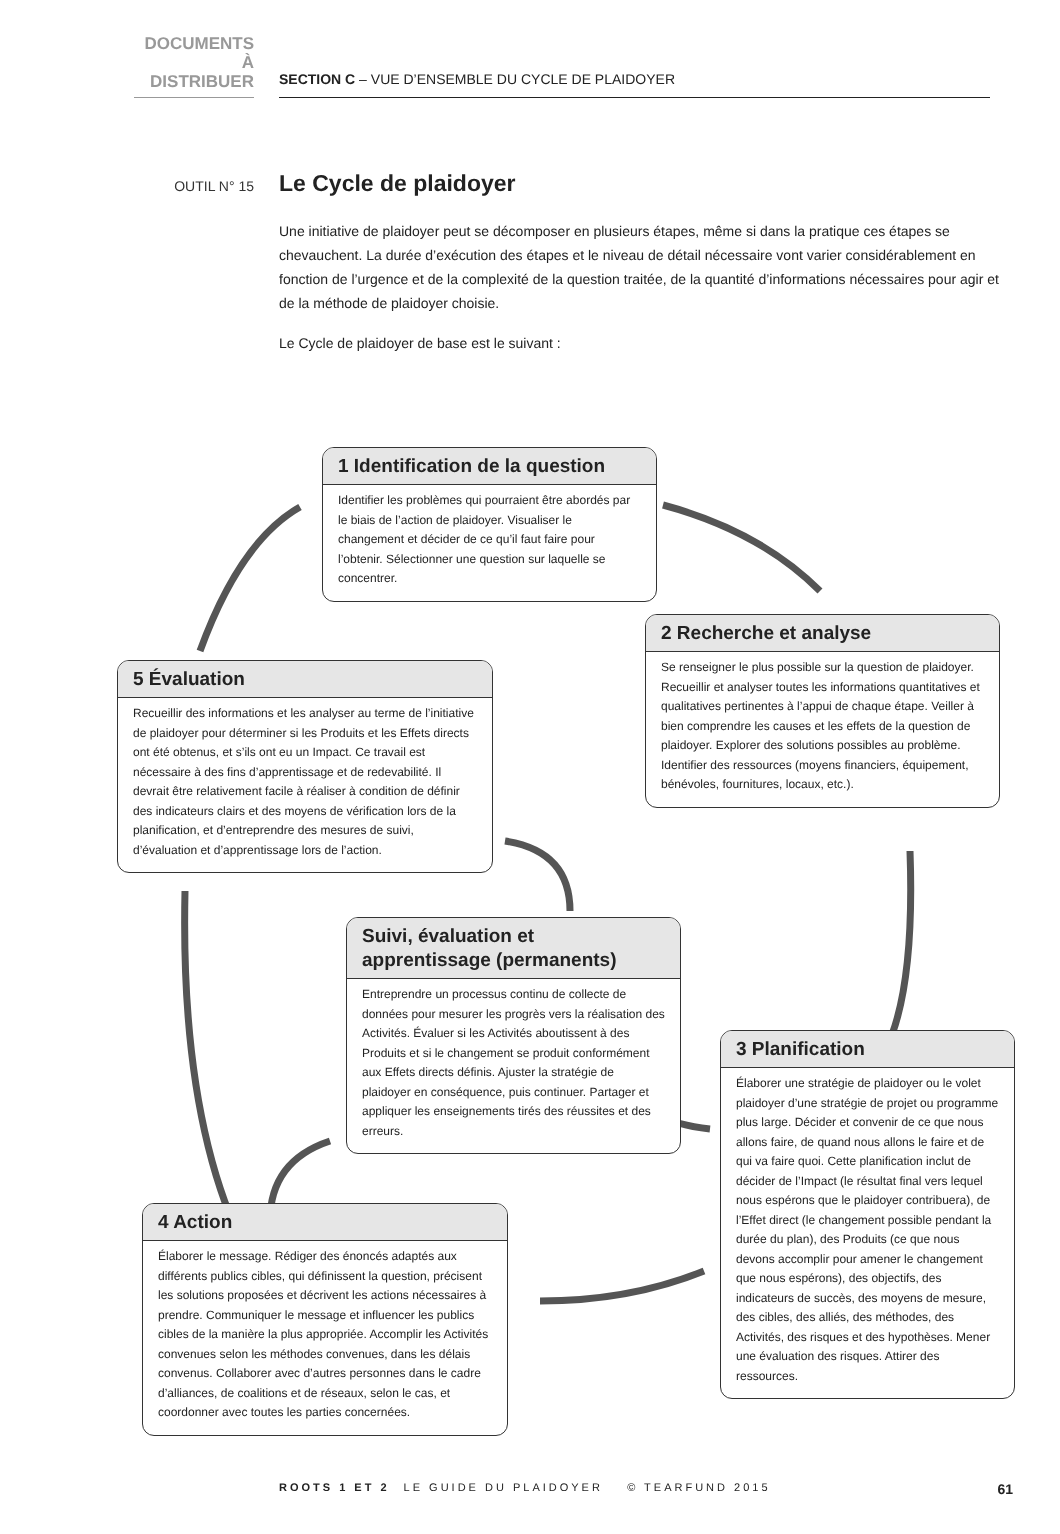DOCUMENTS
À DISTRIBUER
SECTION C – VUE D’ENSEMBLE DU CYCLE DE PLAIDOYER
OUTIL N° 15
Le Cycle de plaidoyer
Une initiative de plaidoyer peut se décomposer en plusieurs étapes, même si dans la pratique ces étapes se chevauchent. La durée d’exécution des étapes et le niveau de détail nécessaire vont varier considérablement en fonction de l’urgence et de la complexité de la question traitée, de la quantité d’informations nécessaires pour agir et de la méthode de plaidoyer choisie.
Le Cycle de plaidoyer de base est le suivant :
1 Identification de la question
Identifier les problèmes qui pourraient être abordés par le biais de l’action de plaidoyer. Visualiser le changement et décider de ce qu’il faut faire pour l’obtenir. Sélectionner une question sur laquelle se concentrer.
2 Recherche et analyse
Se renseigner le plus possible sur la question de plaidoyer. Recueillir et analyser toutes les informations quantitatives et qualitatives pertinentes à l’appui de chaque étape. Veiller à bien comprendre les causes et les effets de la question de plaidoyer. Explorer des solutions possibles au problème. Identifier des ressources (moyens financiers, équipement, bénévoles, fournitures, locaux, etc.).
3 Planification
Élaborer une stratégie de plaidoyer ou le volet plaidoyer d’une stratégie de projet ou programme plus large. Décider et convenir de ce que nous allons faire, de quand nous allons le faire et de qui va faire quoi. Cette planification inclut de décider de l’Impact (le résultat final vers lequel nous espérons que le plaidoyer contribuera), de l’Effet direct (le changement possible pendant la durée du plan), des Produits (ce que nous devons accomplir pour amener le changement que nous espérons), des objectifs, des indicateurs de succès, des moyens de mesure, des cibles, des alliés, des méthodes, des Activités, des risques et des hypothèses. Mener une évaluation des risques. Attirer des ressources.
4 Action
Élaborer le message. Rédiger des énoncés adaptés aux différents publics cibles, qui définissent la question, précisent les solutions proposées et décrivent les actions nécessaires à prendre. Communiquer le message et influencer les publics cibles de la manière la plus appropriée. Accomplir les Activités convenues selon les méthodes convenues, dans les délais convenus. Collaborer avec d’autres personnes dans le cadre d’alliances, de coalitions et de réseaux, selon le cas, et coordonner avec toutes les parties concernées.
5 Évaluation
Recueillir des informations et les analyser au terme de l’initiative de plaidoyer pour déterminer si les Produits et les Effets directs ont été obtenus, et s’ils ont eu un Impact. Ce travail est nécessaire à des fins d’apprentissage et de redevabilité. Il devrait être relativement facile à réaliser à condition de définir des indicateurs clairs et des moyens de vérification lors de la planification, et d’entreprendre des mesures de suivi, d’évaluation et d’apprentissage lors de l’action.
Suivi, évaluation et apprentissage (permanents)
Entreprendre un processus continu de collecte de données pour mesurer les progrès vers la réalisation des Activités. Évaluer si les Activités aboutissent à des Produits et si le changement se produit conformément aux Effets directs définis. Ajuster la stratégie de plaidoyer en conséquence, puis continuer. Partager et appliquer les enseignements tirés des réussites et des erreurs.
ROOTS 1 ET 2 LE GUIDE DU PLAIDOYER © TEARFUND 2015 61